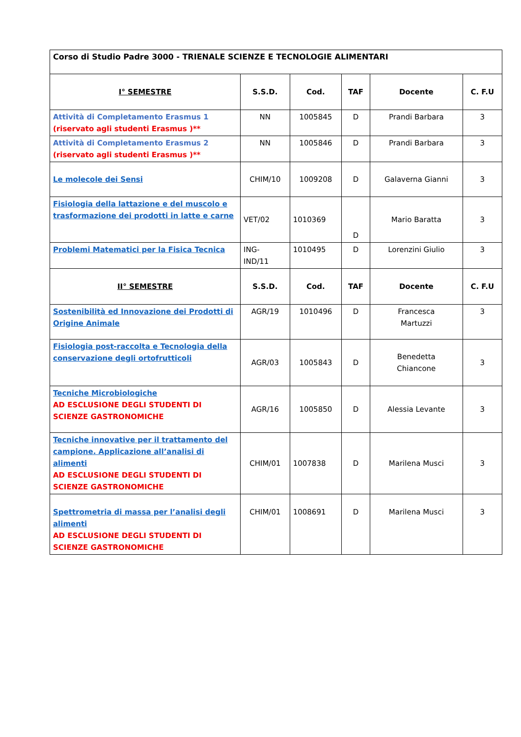| Corso di Studio Padre 3000 - TRIENALE SCIENZE E TECNOLOGIE ALIMENTARI | | | | | |
| I° SEMESTRE | S.S.D. | Cod. | TAF | Docente | C. F.U |
| Attività di Completamento Erasmus 1 (riservato agli studenti Erasmus )** | NN | 1005845 | D | Prandi Barbara | 3 |
| Attività di Completamento Erasmus 2 (riservato agli studenti Erasmus )** | NN | 1005846 | D | Prandi Barbara | 3 |
| Le molecole dei Sensi | CHIM/10 | 1009208 | D | Galaverna Gianni | 3 |
| Fisiologia della lattazione e del muscolo e trasformazione dei prodotti in latte e carne | VET/02 | 1010369 | D | Mario Baratta | 3 |
| Problemi Matematici per la Fisica Tecnica | ING- IND/11 | 1010495 | D | Lorenzini Giulio | 3 |
| II° SEMESTRE | S.S.D. | Cod. | TAF | Docente | C. F.U |
| Sostenibilità ed Innovazione dei Prodotti di Origine Animale | AGR/19 | 1010496 | D | Francesca Martuzzi | 3 |
| Fisiologia post-raccolta e Tecnologia della conservazione degli ortofrutticoli | AGR/03 | 1005843 | D | Benedetta Chiancone | 3 |
| Tecniche Microbiologiche AD ESCLUSIONE DEGLI STUDENTI DI SCIENZE GASTRONOMICHE | AGR/16 | 1005850 | D | Alessia Levante | 3 |
| Tecniche innovative per il trattamento del campione. Applicazione all’analisi di alimenti AD ESCLUSIONE DEGLI STUDENTI DI SCIENZE GASTRONOMICHE | CHIM/01 | 1007838 | D | Marilena Musci | 3 |
| Spettrometria di massa per l’analisi degli alimenti AD ESCLUSIONE DEGLI STUDENTI DI SCIENZE GASTRONOMICHE | CHIM/01 | 1008691 | D | Marilena Musci | 3 |